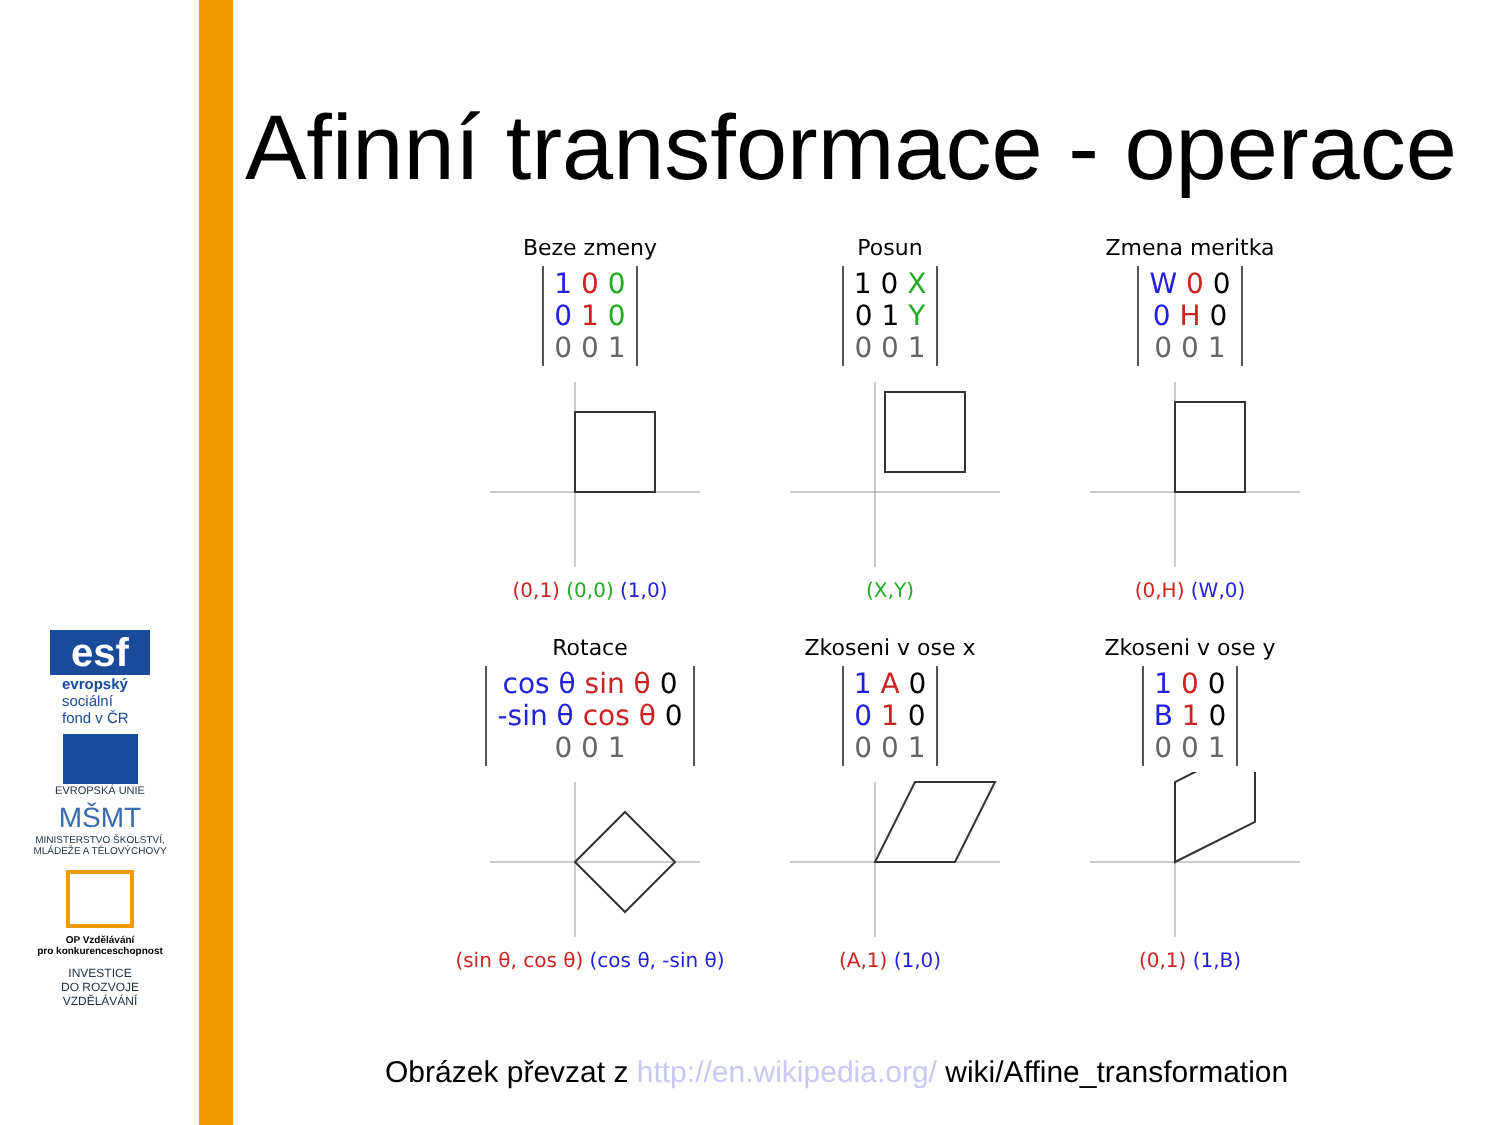esf
evropský
sociální
fond v ČR
EVROPSKÁ UNIE
MŠMT
MINISTERSTVO ŠKOLSTVÍ,
MLÁDEŽE A TĚLOVÝCHOVY
OP Vzdělávání
pro konkurenceschopnost
INVESTICE
DO ROZVOJE
VZDĚLÁVÁNÍ
Afinní transformace - operace
Beze zmeny
1 0 0
0 1 0
0 0 1
(0,1) (0,0) (1,0)
Posun
1 0 X
0 1 Y
0 0 1
(X,Y)
Zmena meritka
W 0 0
0 H 0
0 0 1
(0,H) (W,0)
Rotace
cos θ sin θ 0
-sin θ cos θ 0
0 0 1
(sin θ, cos θ) (cos θ, -sin θ)
Zkoseni v ose x
1 A 0
0 1 0
0 0 1
(A,1) (1,0)
Zkoseni v ose y
1 0 0
B 1 0
0 0 1
(0,1) (1,B)
Obrázek převzat z http://en.wikipedia.org/ wiki/Affine_transformation